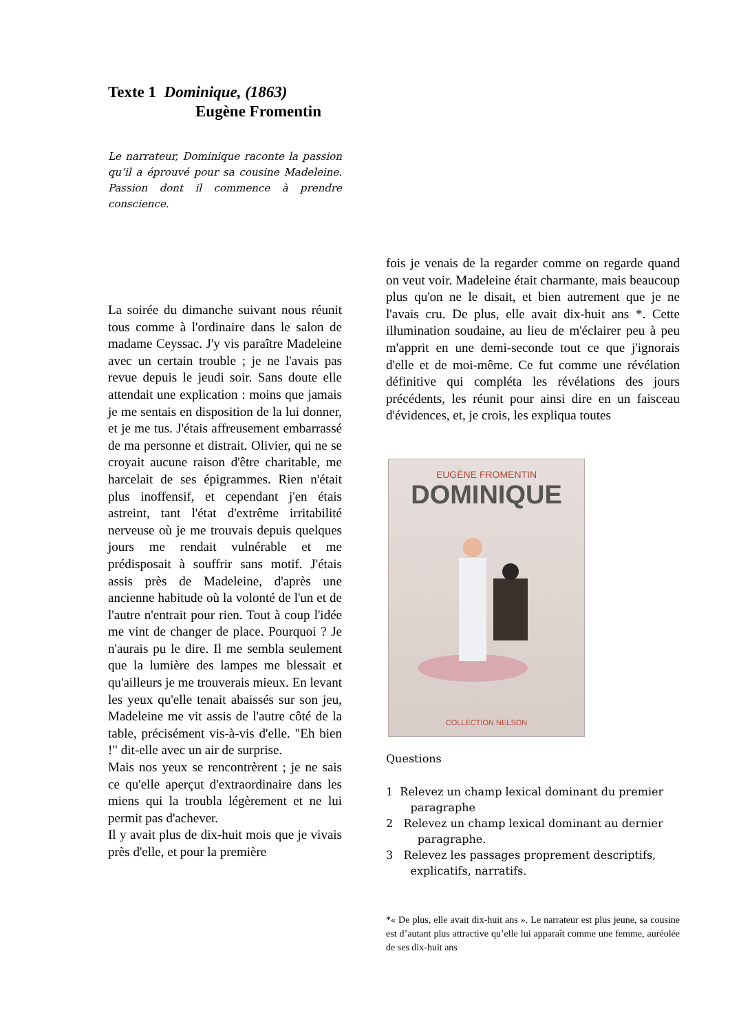Texte 1 Dominique, (1863)
Eugène Fromentin
Le narrateur, Dominique raconte la passion qu’il a éprouvé pour sa cousine Madeleine. Passion dont il commence à prendre conscience.
La soirée du dimanche suivant nous réunit tous comme à l'ordinaire dans le salon de madame Ceyssac. J'y vis paraître Madeleine avec un certain trouble ; je ne l'avais pas revue depuis le jeudi soir. Sans doute elle attendait une explication : moins que jamais je me sentais en disposition de la lui donner, et je me tus. J'étais affreusement embarrassé de ma personne et distrait. Olivier, qui ne se croyait aucune raison d'être charitable, me harcelait de ses épigrammes. Rien n'était plus inoffensif, et cependant j'en étais astreint, tant l'état d'extrême irritabilité nerveuse où je me trouvais depuis quelques jours me rendait vulnérable et me prédisposait à souffrir sans motif. J'étais assis près de Madeleine, d'après une ancienne habitude où la volonté de l'un et de l'autre n'entrait pour rien. Tout à coup l'idée me vint de changer de place. Pourquoi ? Je n'aurais pu le dire. Il me sembla seulement que la lumière des lampes me blessait et qu'ailleurs je me trouverais mieux. En levant les yeux qu'elle tenait abaissés sur son jeu, Madeleine me vit assis de l'autre côté de la table, précisément vis-à-vis d'elle. "Eh bien !" dit-elle avec un air de surprise.
Mais nos yeux se rencontrèrent ; je ne sais ce qu'elle aperçut d'extraordinaire dans les miens qui la troubla légèrement et ne lui permit pas d'achever.
Il y avait plus de dix-huit mois que je vivais près d'elle, et pour la première
fois je venais de la regarder comme on regarde quand on veut voir. Madeleine était charmante, mais beaucoup plus qu'on ne le disait, et bien autrement que je ne l'avais cru. De plus, elle avait dix-huit ans *. Cette illumination soudaine, au lieu de m'éclairer peu à peu m'apprit en une demi-seconde tout ce que j'ignorais d'elle et de moi-même. Ce fut comme une révélation définitive qui compléta les révélations des jours précédents, les réunit pour ainsi dire en un faisceau d'évidences, et, je crois, les expliqua toutes
EUGÈNE FROMENTIN
DOMINIQUE
COLLECTION NELSON
Questions
1 Relevez un champ lexical dominant du premier
paragraphe
2 Relevez un champ lexical dominant au dernier
paragraphe.
3 Relevez les passages proprement descriptifs,
explicatifs, narratifs.
*« De plus, elle avait dix-huit ans ». Le narrateur est plus jeune, sa cousine est d’autant plus attractive qu’elle lui apparaît comme une femme, auréolée de ses dix-huit ans